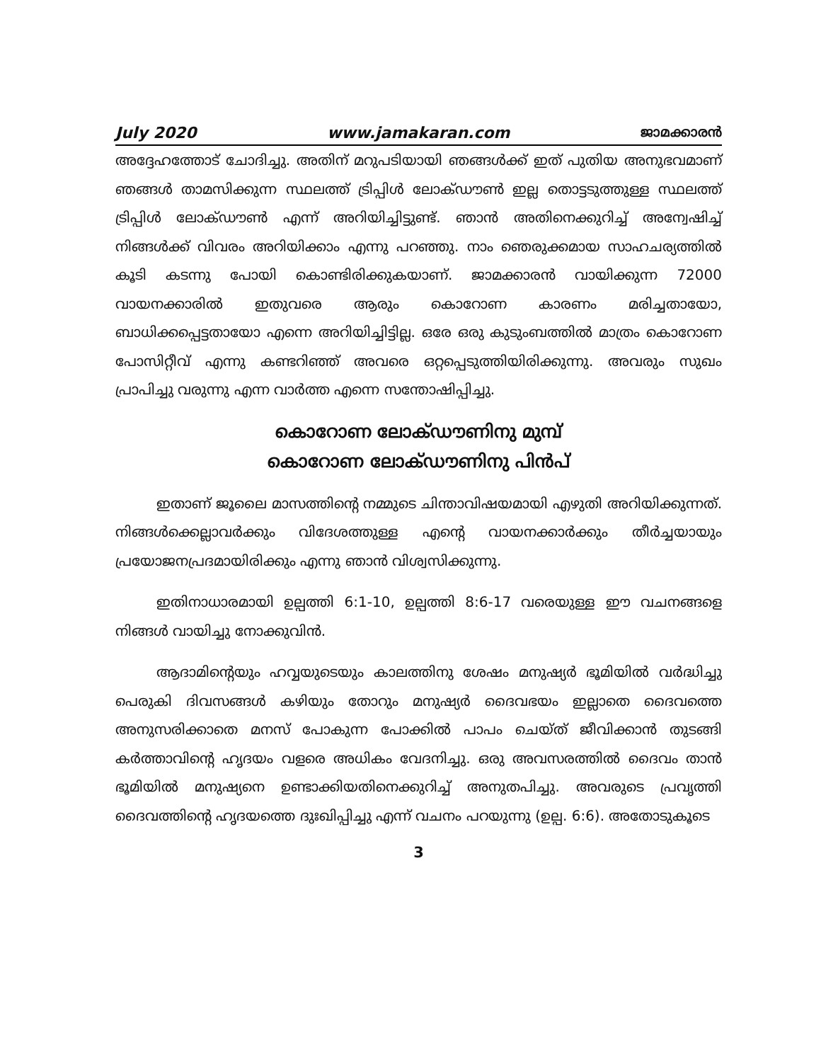July 2020 www.jamakaran.com ജാമക്കാരൻ
അദ്ദേഹത്തോട് ചോദിച്ചു. അതിന് മറുപടിയായി ഞങ്ങൾക്ക് ഇത് പുതിയ അനുഭവമാണ് ഞങ്ങൾ താമസിക്കുന്ന സ്ഥലത്ത് ട്രിപ്പിൾ ലോക്ഡൗൺ ഇല്ല തൊട്ടടുത്തുള്ള സ്ഥലത്ത് ട്രിപ്പിൾ ലോക്ഡൗൺ എന്ന് അറിയിച്ചിട്ടുണ്ട്. ഞാൻ അതിനെക്കുറിച്ച് അന്വേഷിച്ച് നിങ്ങൾക്ക് വിവരം അറിയിക്കാം എന്നു പറഞ്ഞു. നാം ഞെരുക്കമായ സാഹചര്യത്തിൽ കൂടി കടന്നു പോയി കൊണ്ടിരിക്കുകയാണ്. ജാമക്കാരൻ വായിക്കുന്ന 72000 വായനക്കാരിൽ ഇതുവരെ ആരും കൊറോണ കാരണം മരിച്ചതായോ, ബാധിക്കപ്പെട്ടതായോ എന്നെ അറിയിച്ചിട്ടില്ല. ഒരേ ഒരു കുടുംബത്തിൽ മാത്രം കൊറോണ പോസിറ്റീവ് എന്നു കണ്ടറിഞ്ഞ് അവരെ ഒറ്റപ്പെടുത്തിയിരിക്കുന്നു. അവരും സുഖം പ്രാപിച്ചു വരുന്നു എന്ന വാർത്ത എന്നെ സന്തോഷിപ്പിച്ചു.
കൊറോണ ലോക്ഡൗണിനു മുമ്പ്
കൊറോണ ലോക്ഡൗണിനു പിൻപ്
ഇതാണ് ജൂലൈ മാസത്തിന്റെ നമ്മുടെ ചിന്താവിഷയമായി എഴുതി അറിയിക്കുന്നത്. നിങ്ങൾക്കെല്ലാവർക്കും വിദേശത്തുള്ള എന്റെ വായനക്കാർക്കും തീർച്ചയായും പ്രയോജനപ്രദമായിരിക്കും എന്നു ഞാൻ വിശ്വസിക്കുന്നു.
ഇതിനാധാരമായി ഉല്പത്തി 6:1-10, ഉല്പത്തി 8:6-17 വരെയുള്ള ഈ വചനങ്ങളെ നിങ്ങൾ വായിച്ചു നോക്കുവിൻ.
ആദാമിന്റെയും ഹവ്വയുടെയും കാലത്തിനു ശേഷം മനുഷ്യർ ഭൂമിയിൽ വർദ്ധിച്ചു പെരുകി ദിവസങ്ങൾ കഴിയും തോറും മനുഷ്യർ ദൈവഭയം ഇല്ലാതെ ദൈവത്തെ അനുസരിക്കാതെ മനസ് പോകുന്ന പോക്കിൽ പാപം ചെയ്ത് ജീവിക്കാൻ തുടങ്ങി കർത്താവിന്റെ ഹൃദയം വളരെ അധികം വേദനിച്ചു. ഒരു അവസരത്തിൽ ദൈവം താൻ ഭൂമിയിൽ മനുഷ്യനെ ഉണ്ടാക്കിയതിനെക്കുറിച്ച് അനുതപിച്ചു. അവരുടെ പ്രവൃത്തി ദൈവത്തിന്റെ ഹൃദയത്തെ ദുഃഖിപ്പിച്ചു എന്ന് വചനം പറയുന്നു (ഉല്പ. 6:6). അതോടുകൂടെ
3